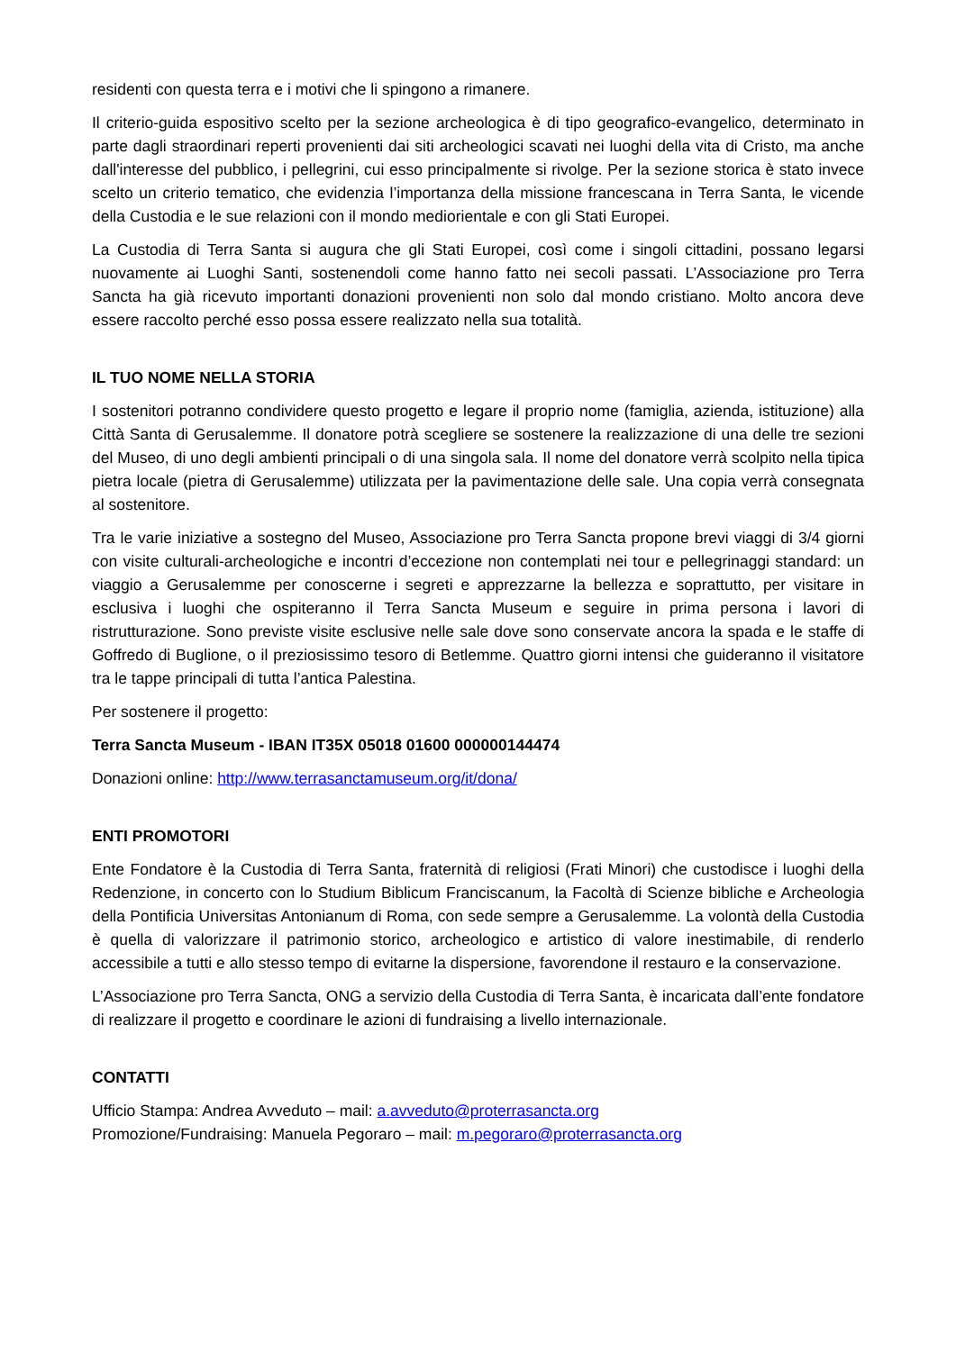residenti con questa terra e i motivi che li spingono a rimanere.
Il criterio-guida espositivo scelto per la sezione archeologica è di tipo geografico-evangelico, determinato in parte dagli straordinari reperti provenienti dai siti archeologici scavati nei luoghi della vita di Cristo, ma anche dall'interesse del pubblico, i pellegrini, cui esso principalmente si rivolge. Per la sezione storica è stato invece scelto un criterio tematico, che evidenzia l’importanza della missione francescana in Terra Santa, le vicende della Custodia e le sue relazioni con il mondo mediorientale e con gli Stati Europei.
La Custodia di Terra Santa si augura che gli Stati Europei, così come i singoli cittadini, possano legarsi nuovamente ai Luoghi Santi, sostenendoli come hanno fatto nei secoli passati. L’Associazione pro Terra Sancta ha già ricevuto importanti donazioni provenienti non solo dal mondo cristiano. Molto ancora deve essere raccolto perché esso possa essere realizzato nella sua totalità.
IL TUO NOME NELLA STORIA
I sostenitori potranno condividere questo progetto e legare il proprio nome (famiglia, azienda, istituzione) alla Città Santa di Gerusalemme. Il donatore potrà scegliere se sostenere la realizzazione di una delle tre sezioni del Museo, di uno degli ambienti principali o di una singola sala. Il nome del donatore verrà scolpito nella tipica pietra locale (pietra di Gerusalemme) utilizzata per la pavimentazione delle sale. Una copia verrà consegnata al sostenitore.
Tra le varie iniziative a sostegno del Museo, Associazione pro Terra Sancta propone brevi viaggi di 3/4 giorni con visite culturali-archeologiche e incontri d’eccezione non contemplati nei tour e pellegrinaggi standard: un viaggio a Gerusalemme per conoscerne i segreti e apprezzarne la bellezza e soprattutto, per visitare in esclusiva i luoghi che ospiteranno il Terra Sancta Museum e seguire in prima persona i lavori di ristrutturazione. Sono previste visite esclusive nelle sale dove sono conservate ancora la spada e le staffe di Goffredo di Buglione, o il preziosissimo tesoro di Betlemme. Quattro giorni intensi che guideranno il visitatore tra le tappe principali di tutta l’antica Palestina.
Per sostenere il progetto:
Terra Sancta Museum - IBAN IT35X 05018 01600 000000144474
Donazioni online: http://www.terrasanctamuseum.org/it/dona/
ENTI PROMOTORI
Ente Fondatore è la Custodia di Terra Santa, fraternità di religiosi (Frati Minori) che custodisce i luoghi della Redenzione, in concerto con lo Studium Biblicum Franciscanum, la Facoltà di Scienze bibliche e Archeologia della Pontificia Universitas Antonianum di Roma, con sede sempre a Gerusalemme. La volontà della Custodia è quella di valorizzare il patrimonio storico, archeologico e artistico di valore inestimabile, di renderlo accessibile a tutti e allo stesso tempo di evitarne la dispersione, favorendone il restauro e la conservazione.
L’Associazione pro Terra Sancta, ONG a servizio della Custodia di Terra Santa, è incaricata dall’ente fondatore di realizzare il progetto e coordinare le azioni di fundraising a livello internazionale.
CONTATTI
Ufficio Stampa: Andrea Avveduto – mail: a.avveduto@proterrasancta.org
Promozione/Fundraising: Manuela Pegoraro – mail: m.pegoraro@proterrasancta.org